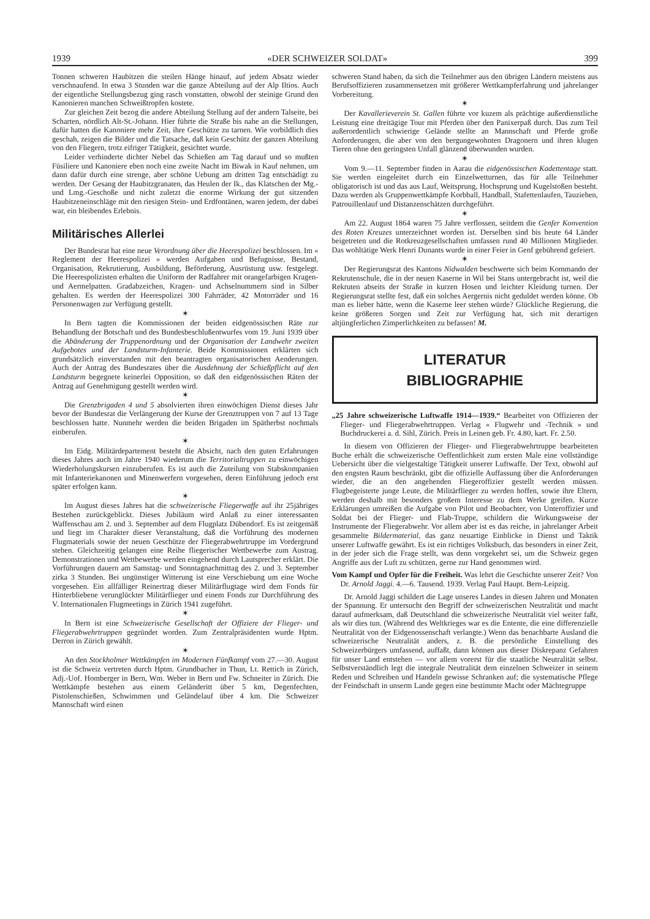1939 «DER SCHWEIZER SOLDAT» 399
Tonnen schweren Haubitzen die steilen Hänge hinauf, auf jedem Absatz wieder verschnaufend. In etwa 3 Stunden war die ganze Abteilung auf der Alp Iltios. Auch der eigentliche Stellungsbezug ging rasch vonstatten, obwohl der steinige Grund den Kanonieren manchen Schweißtropfen kostete.
Zur gleichen Zeit bezog die andere Abteilung Stellung auf der andern Talseite, bei Scharten, nördlich Alt-St.-Johann. Hier führte die Straße bis nahe an die Stellungen, dafür hatten die Kanoniere mehr Zeit, ihre Geschütze zu tarnen. Wie vorbildlich dies geschah, zeigen die Bilder und die Tatsache, daß kein Geschütz der ganzen Abteilung von den Fliegern, trotz eifriger Tätigkeit, gesichtet wurde.
Leider verhinderte dichter Nebel das Schießen am Tag darauf und so mußten Füsiliere und Kanoniere eben noch eine zweite Nacht im Biwak in Kauf nehmen, um dann dafür durch eine strenge, aber schöne Uebung am dritten Tag entschädigt zu werden. Der Gesang der Haubitzgranaten, das Heulen der Ik., das Klatschen der Mg.- und Lmg.-Geschoße und nicht zuletzt die enorme Wirkung der gut sitzenden Haubitzeneinschläge mit den riesigen Stein- und Erdfontänen, waren jedem, der dabei war, ein bleibendes Erlebnis.
Militärisches Allerlei
Der Bundesrat hat eine neue Verordnung über die Heerespolizei beschlossen. Im « Reglement der Heerespolizei » werden Aufgaben und Befugnisse, Bestand, Organisation, Rekrutierung, Ausbildung, Beförderung, Ausrüstung usw. festgelegt. Die Heerespolizisten erhalten die Uniform der Radfahrer mit orangefarbigen Kragen- und Aermelpatten. Gradabzeichen, Kragen- und Achselnummern sind in Silber gehalten. Es werden der Heerespolizei 300 Fahrräder, 42 Motorräder und 16 Personenwagen zur Verfügung gestellt.
✶
In Bern tagten die Kommissionen der beiden eidgenössischen Räte zur Behandlung der Botschaft und des Bundesbeschlußentwurfes vom 19. Juni 1939 über die Abänderung der Truppenordnung und der Organisation der Landwehr zweiten Aufgebotes und der Landsturm-Infanterie. Beide Kommissionen erklärten sich grundsätzlich einverstanden mit den beantragten organisatorischen Aenderungen. Auch der Antrag des Bundesrates über die Ausdehnung der Schießpflicht auf den Landsturm begegnete keinerlei Opposition, so daß den eidgenössischen Räten der Antrag auf Genehmigung gestellt werden wird.
✶
Die Grenzbrigaden 4 und 5 absolvierten ihren einwöchigen Dienst dieses Jahr bevor der Bundesrat die Verlängerung der Kurse der Grenztruppen von 7 auf 13 Tage beschlossen hatte. Nunmehr werden die beiden Brigaden im Spätherbst nochmals einberufen.
✶
Im Eidg. Militärdepartement besteht die Absicht, nach den guten Erfahrungen dieses Jahres auch im Jahre 1940 wiederum die Territorialtruppen zu einwöchigen Wiederholungskursen einzuberufen. Es ist auch die Zuteilung von Stabskompanien mit Infanteriekanonen und Minenwerfern vorgesehen, deren Einführung jedoch erst später erfolgen kann.
✶
Im August dieses Jahres hat die schweizerische Fliegerwaffe auf ihr 25jähriges Bestehen zurückgeblickt. Dieses Jubiläum wird Anlaß zu einer interessanten Waffenschau am 2. und 3. September auf dem Flugplatz Dübendorf. Es ist zeitgemäß und liegt im Charakter dieser Veranstaltung, daß die Vorführung des modernen Flugmaterials sowie der neuen Geschütze der Fliegerabwehrtruppe im Vordergrund stehen. Gleichzeitig gelangen eine Reihe fliegerischer Wettbewerbe zum Austrag. Demonstrationen und Wettbewerbe werden eingehend durch Lautsprecher erklärt. Die Vorführungen dauern am Samstag- und Sonntagnachmittag des 2. und 3. September zirka 3 Stunden. Bei ungünstiger Witterung ist eine Verschiebung um eine Woche vorgesehen. Ein allfälliger Reinertrag dieser Militärflugtage wird dem Fonds für Hinterbliebene verunglückter Militärflieger und einem Fonds zur Durchführung des V. Internationalen Flugmeetings in Zürich 1941 zugeführt.
✶
In Bern ist eine Schweizerische Gesellschaft der Offiziere der Flieger- und Fliegerabwehrtruppen gegründet worden. Zum Zentralpräsidenten wurde Hptm. Derron in Zürich gewählt.
✶
An den Stockholmer Wettkämpfen im Modernen Fünfkampf vom 27.—30. August ist die Schweiz vertreten durch Hptm. Grundbacher in Thun, Lt. Rettich in Zürich, Adj.-Uof. Homberger in Bern, Wm. Weber in Bern und Fw. Schneiter in Zürich. Die Wettkämpfe bestehen aus einem Geländeritt über 5 km, Degenfechten, Pistolenschießen, Schwimmen und Geländelauf über 4 km. Die Schweizer Mannschaft wird einen
schweren Stand haben, da sich die Teilnehmer aus den übrigen Ländern meistens aus Berufsoffizieren zusammensetzen mit größerer Wettkampferfahrung und jahrelanger Vorbereitung.
✶
Der Kavallerieverein St. Gallen führte vor kuzem als prächtige außerdienstliche Leistung eine dreitägige Tour mit Pferden über den Panixerpaß durch. Das zum Teil außerordentlich schwierige Gelände stellte an Mannschaft und Pferde große Anforderungen, die aber von den bergungewohnten Dragonern und ihren klugen Tieren ohne den geringsten Unfall glänzend überwunden wurden.
✶
Vom 9.—11. September finden in Aarau die eidgenössischen Kadettentage statt. Sie werden eingeleitet durch ein Einzelwetturnen, das für alle Teilnehmer obligatorisch ist und das aus Lauf, Weitsprung, Hochsprung und Kugelstoßen besteht. Dazu werden als Gruppenwettkämpfe Korbball, Handball, Stafettenlaufen, Tauziehen, Patrouillenlauf und Distanzenschätzen durchgeführt.
✶
Am 22. August 1864 waren 75 Jahre verflossen, seitdem die Genfer Konvention des Roten Kreuzes unterzeichnet worden ist. Derselben sind bis heute 64 Länder beigetreten und die Rotkreuzgesellschaften umfassen rund 40 Millionen Mitglieder. Das wohltätige Werk Henri Dunants wurde in einer Feier in Genf gebührend gefeiert.
✶
Der Regierungsrat des Kantons Nidwalden beschwerte sich beim Kommando der Rekrutenschule, die in der neuen Kaserne in Wil bei Stans untergebracht ist, weil die Rekruten abseits der Straße in kurzen Hosen und leichter Kleidung turnen. Der Regierungsrat stellte fest, daß ein solches Aergernis nicht geduldet werden könne. Ob man es lieber hätte, wenn die Kaserne leer stehen würde? Glückliche Regierung, die keine größeren Sorgen und Zeit zur Verfügung hat, sich mit derartigen altjüngferlichen Zimperlichkeiten zu befassen! M.
LITERATUR
BIBLIOGRAPHIE
„25 Jahre schweizerische Luftwaffe 1914—1939.“ Bearbeitet von Offizieren der Flieger- und Fliegerabwehrtruppen. Verlag « Flugwehr und -Technik » und Buchdruckerei a. d. Sihl, Zürich. Preis in Leinen geb. Fr. 4.80, kart. Fr. 2.50.
In diesem von Offizieren der Flieger- und Fliegerabwehrtruppe bearbeiteten Buche erhält die schweizerische Oeffentlichkeit zum ersten Male eine vollständige Uebersicht über die vielgestaltige Tätigkeit unserer Luftwaffe. Der Text, obwohl auf den engsten Raum beschränkt, gibt die offizielle Auffassung über die Anforderungen wieder, die an den angehenden Fliegeroffizier gestellt werden müssen. Flugbegeisterte junge Leute, die Militärflieger zu werden hoffen, sowie ihre Eltern, werden deshalb mit besonders großem Interesse zu dem Werke greifen. Kurze Erklärungen umreißen die Aufgabe von Pilot und Beobachter, von Unteroffizier und Soldat bei der Flieger- und Flab-Truppe, schildern die Wirkungsweise der Instrumente der Fliegerabwehr. Vor allem aber ist es das reiche, in jahrelanger Arbeit gesammelte Bildermaterial, das ganz neuartige Einblicke in Dienst und Taktik unserer Luftwaffe gewährt. Es ist ein richtiges Volksbuch, das besonders in einer Zeit, in der jeder sich die Frage stellt, was denn vorgekehrt sei, um die Schweiz gegen Angriffe aus der Luft zu schützen, gerne zur Hand genommen wird.
Vom Kampf und Opfer für die Freiheit. Was lehrt die Geschichte unserer Zeit? Von Dr. Arnold Jaggi. 4.—6. Tausend. 1939. Verlag Paul Haupt. Bern-Leipzig.
Dr. Arnold Jaggi schildert die Lage unseres Landes in diesen Jahren und Monaten der Spannung. Er untersucht den Begriff der schweizerischen Neutralität und macht darauf aufmerksam, daß Deutschland die schweizerische Neutralität viel weiter faßt, als wir dies tun. (Während des Weltkrieges war es die Entente, die eine differenzielle Neutralität von der Eidgenossenschaft verlangte.) Wenn das benachbarte Ausland die schweizerische Neutralität anders, z. B. die persönliche Einstellung des Schweizerbürgers umfassend, auffaßt, dann können aus dieser Diskrepanz Gefahren für unser Land entstehen — vor allem vorerst für die staatliche Neutralität selbst. Selbstverständlich legt die integrale Neutralität dem einzelnen Schweizer in seinem Reden und Schreiben und Handeln gewisse Schranken auf; die systematische Pflege der Feindschaft in unserm Lande gegen eine bestimmte Macht oder Mächtegruppe